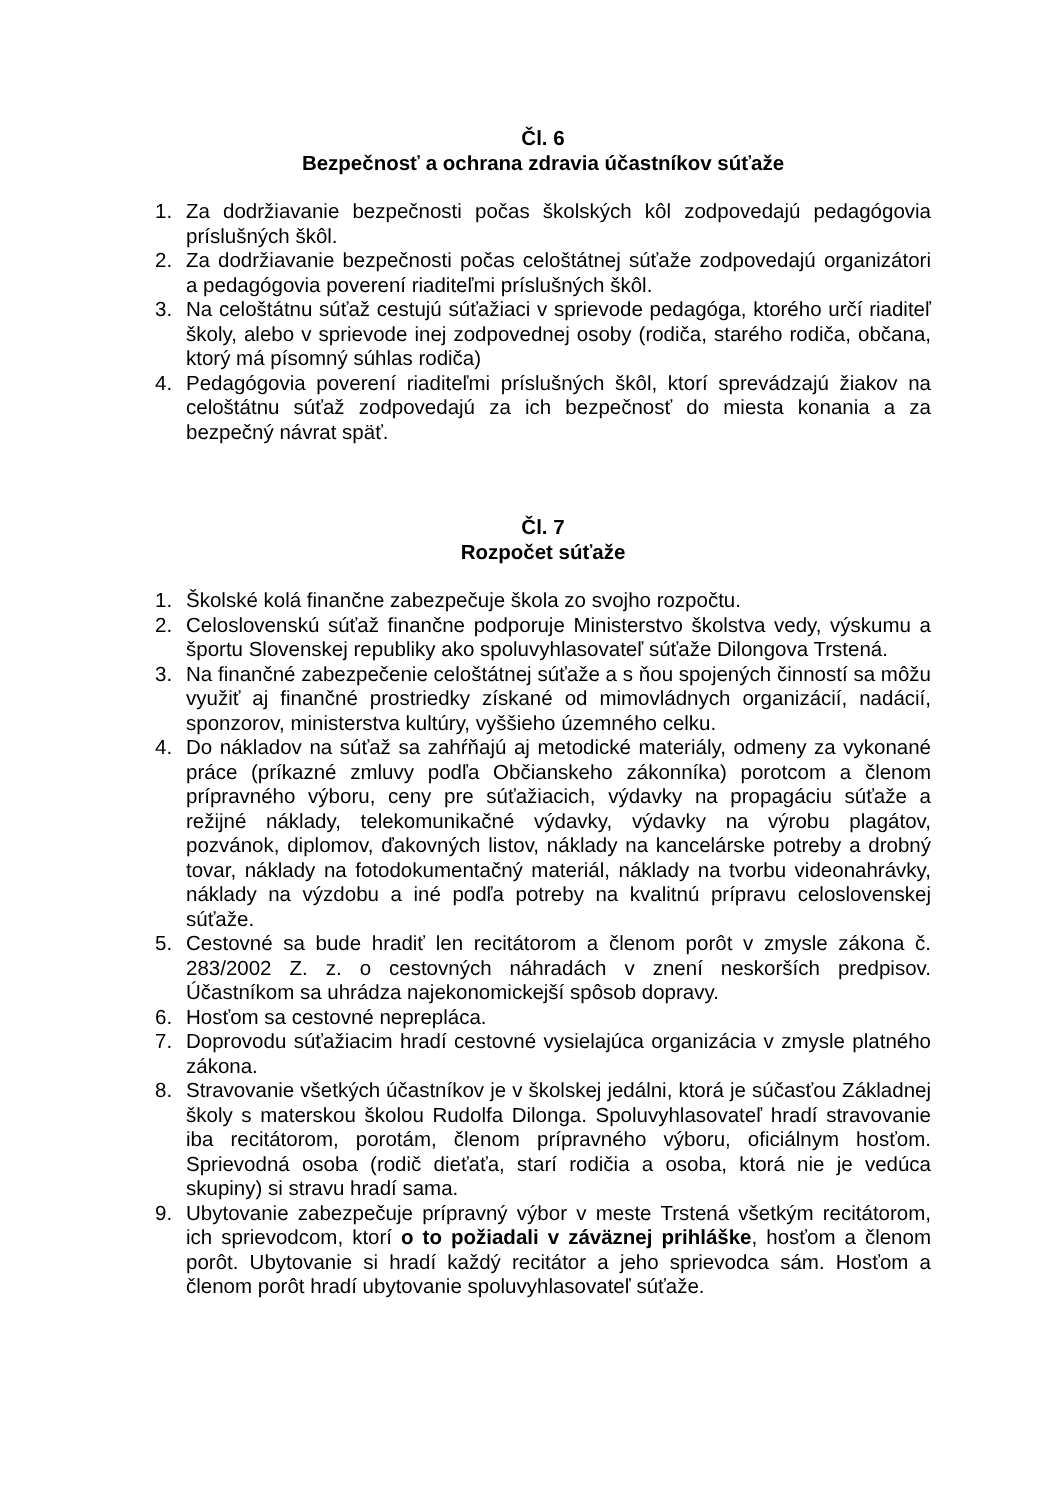Čl. 6
Bezpečnosť a ochrana zdravia účastníkov súťaže
1. Za dodržiavanie bezpečnosti počas školských kôl zodpovedajú pedagógovia príslušných škôl.
2. Za dodržiavanie bezpečnosti počas celoštátnej súťaže zodpovedajú organizátori a pedagógovia poverení riaditeľmi príslušných škôl.
3. Na celoštátnu súťaž cestujú súťažiaci v sprievode pedagóga, ktorého určí riaditeľ školy, alebo v sprievode inej zodpovednej osoby (rodiča, starého rodiča, občana, ktorý má písomný súhlas rodiča)
4. Pedagógovia poverení riaditeľmi príslušných škôl, ktorí sprevádzajú žiakov na celoštátnu súťaž zodpovedajú za ich bezpečnosť do miesta konania a za bezpečný návrat späť.
Čl. 7
Rozpočet súťaže
1. Školské kolá finančne zabezpečuje škola zo svojho rozpočtu.
2. Celoslovenskú súťaž finančne podporuje Ministerstvo školstva vedy, výskumu a športu Slovenskej republiky ako spoluvyhlasovateľ súťaže Dilongova Trstená.
3. Na finančné zabezpečenie celoštátnej súťaže a s ňou spojených činností sa môžu využiť aj finančné prostriedky získané od mimovládnych organizácií, nadácií, sponzorov, ministerstva kultúry, vyššieho územného celku.
4. Do nákladov na súťaž sa zahŕňajú aj metodické materiály, odmeny za vykonané práce (príkazné zmluvy podľa Občianskeho zákonníka) porotcom a členom prípravného výboru, ceny pre súťažiacich, výdavky na propagáciu súťaže a režijné náklady, telekomunikačné výdavky, výdavky na výrobu plagátov, pozvánok, diplomov, ďakovných listov, náklady na kancelárske potreby a drobný tovar, náklady na fotodokumentačný materiál, náklady na tvorbu videonahrávky, náklady na výzdobu a iné podľa potreby na kvalitnú prípravu celoslovenskej súťaže.
5. Cestovné sa bude hradiť len recitátorom a členom porôt v zmysle zákona č. 283/2002 Z. z. o cestovných náhradách v znení neskorších predpisov. Účastníkom sa uhrádza najekonomickejší spôsob dopravy.
6. Hosťom sa cestovné neprepláca.
7. Doprovodu súťažiacim hradí cestovné vysielajúca organizácia v zmysle platného zákona.
8. Stravovanie všetkých účastníkov je v školskej jedálni, ktorá je súčasťou Základnej školy s materskou školou Rudolfa Dilonga. Spoluvyhlasovateľ hradí stravovanie iba recitátorom, porotám, členom prípravného výboru, oficiálnym hosťom. Sprievodná osoba (rodič dieťaťa, starí rodičia a osoba, ktorá nie je vedúca skupiny) si stravu hradí sama.
9. Ubytovanie zabezpečuje prípravný výbor v meste Trstená všetkým recitátorom, ich sprievodcom, ktorí o to požiadali v záväznej prihláške, hosťom a členom porôt. Ubytovanie si hradí každý recitátor a jeho sprievodca sám. Hosťom a členom porôt hradí ubytovanie spoluvyhlasovateľ súťaže.